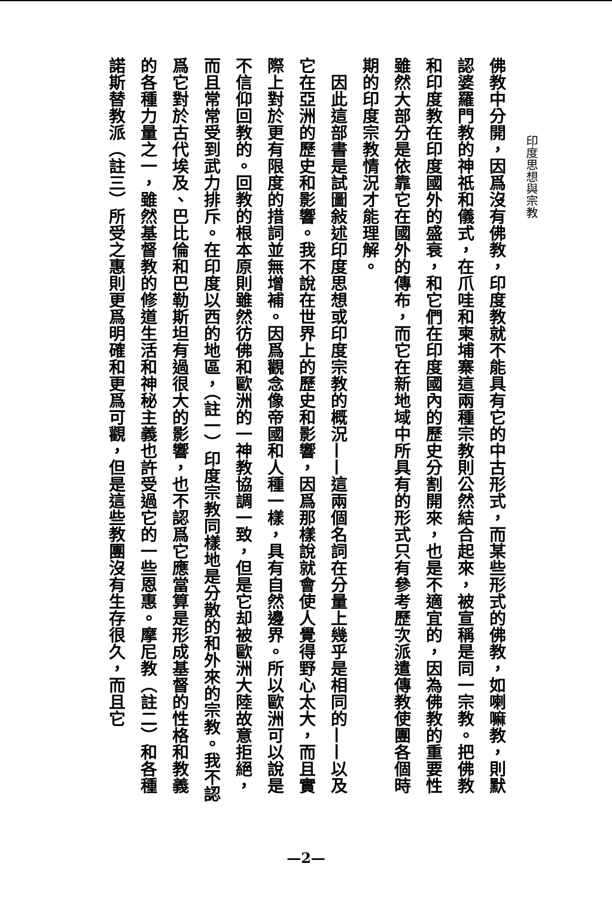印度思想與宗教
佛教中分開，因爲沒有佛教，印度教就不能具有它的中古形式，而某些形式的佛教，如喇嘛教，則默認婆羅門教的神祇和儀式，在爪哇和柬埔寨這兩種宗教則公然結合起來，被宣稱是同一宗教。把佛教和印度教在印度國外的盛衰，和它們在印度國內的歷史分割開來，也是不適宜的，因為佛教的重要性雖然大部分是依靠它在國外的傳布，而它在新地域中所具有的形式只有參考歷次派遣傳教使團各個時期的印度宗教情況才能理解。
　因此這部書是試圖敍述印度思想或印度宗教的概況——這兩個名詞在分量上幾乎是相同的——以及它在亞洲的歷史和影響。我不說在世界上的歷史和影響，因爲那樣說就會使人覺得野心太大，而且實際上對於更有限度的措詞並無增補。因爲觀念像帝國和人種一樣，具有自然邊界。所以歐洲可以說是不信仰回教的。回教的根本原則雖然彷佛和歐洲的一神教協調一致，但是它却被歐洲大陸故意拒絕，而且常常受到武力排斥。在印度以西的地區，（註一）印度宗教同樣地是分散的和外來的宗教。我不認爲它對於古代埃及、巴比倫和巴勒斯坦有過很大的影響，也不認爲它應當算是形成基督的性格和教義的各種力量之一，雖然基督教的修道生活和神秘主義也許受過它的一些恩惠。摩尼教（註二）和各種諾斯替教派（註三）所受之惠則更爲明確和更爲可觀，但是這些教團沒有生存很久，而且它
—2—